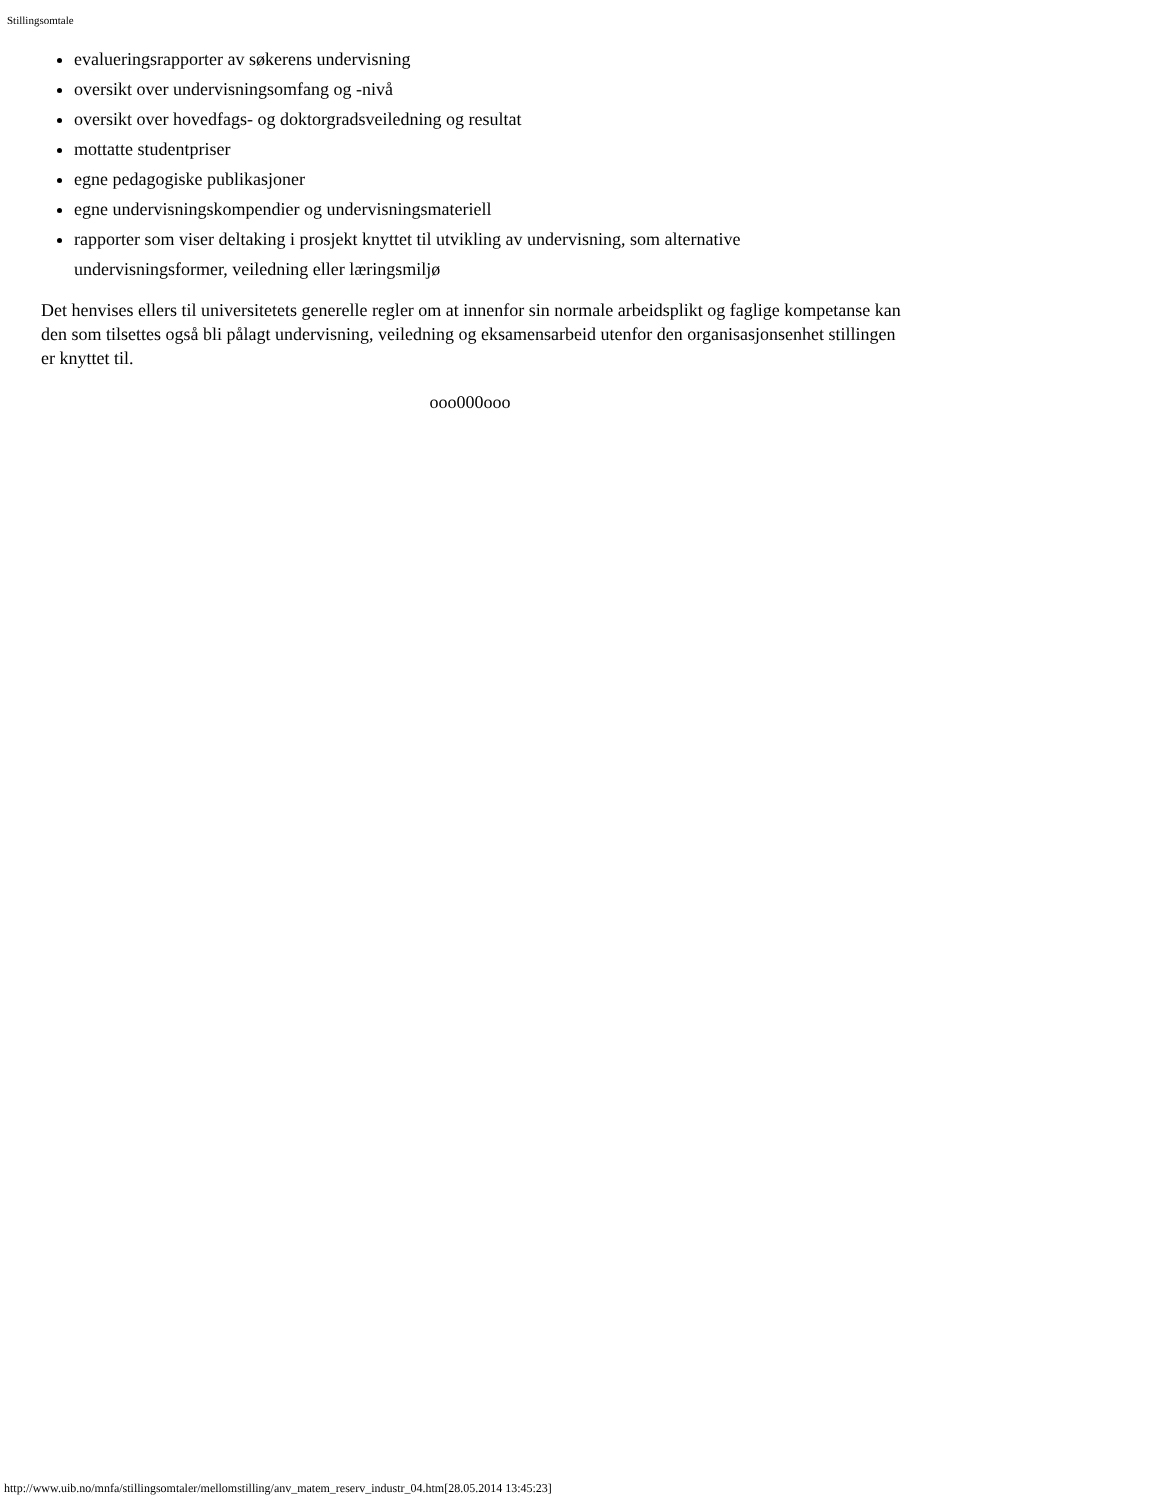Stillingsomtale
evalueringsrapporter av søkerens undervisning
oversikt over undervisningsomfang og -nivå
oversikt over hovedfags- og doktorgradsveiledning og resultat
mottatte studentpriser
egne pedagogiske publikasjoner
egne undervisningskompendier og undervisningsmateriell
rapporter som viser deltaking i prosjekt knyttet til utvikling av undervisning, som alternative undervisningsformer, veiledning eller læringsmiljø
Det henvises ellers til universitetets generelle regler om at innenfor sin normale arbeidsplikt og faglige kompetanse kan den som tilsettes også bli pålagt undervisning, veiledning og eksamensarbeid utenfor den organisasjonsenhet stillingen er knyttet til.
ooo000ooo
http://www.uib.no/mnfa/stillingsomtaler/mellomstilling/anv_matem_reserv_industr_04.htm[28.05.2014 13:45:23]